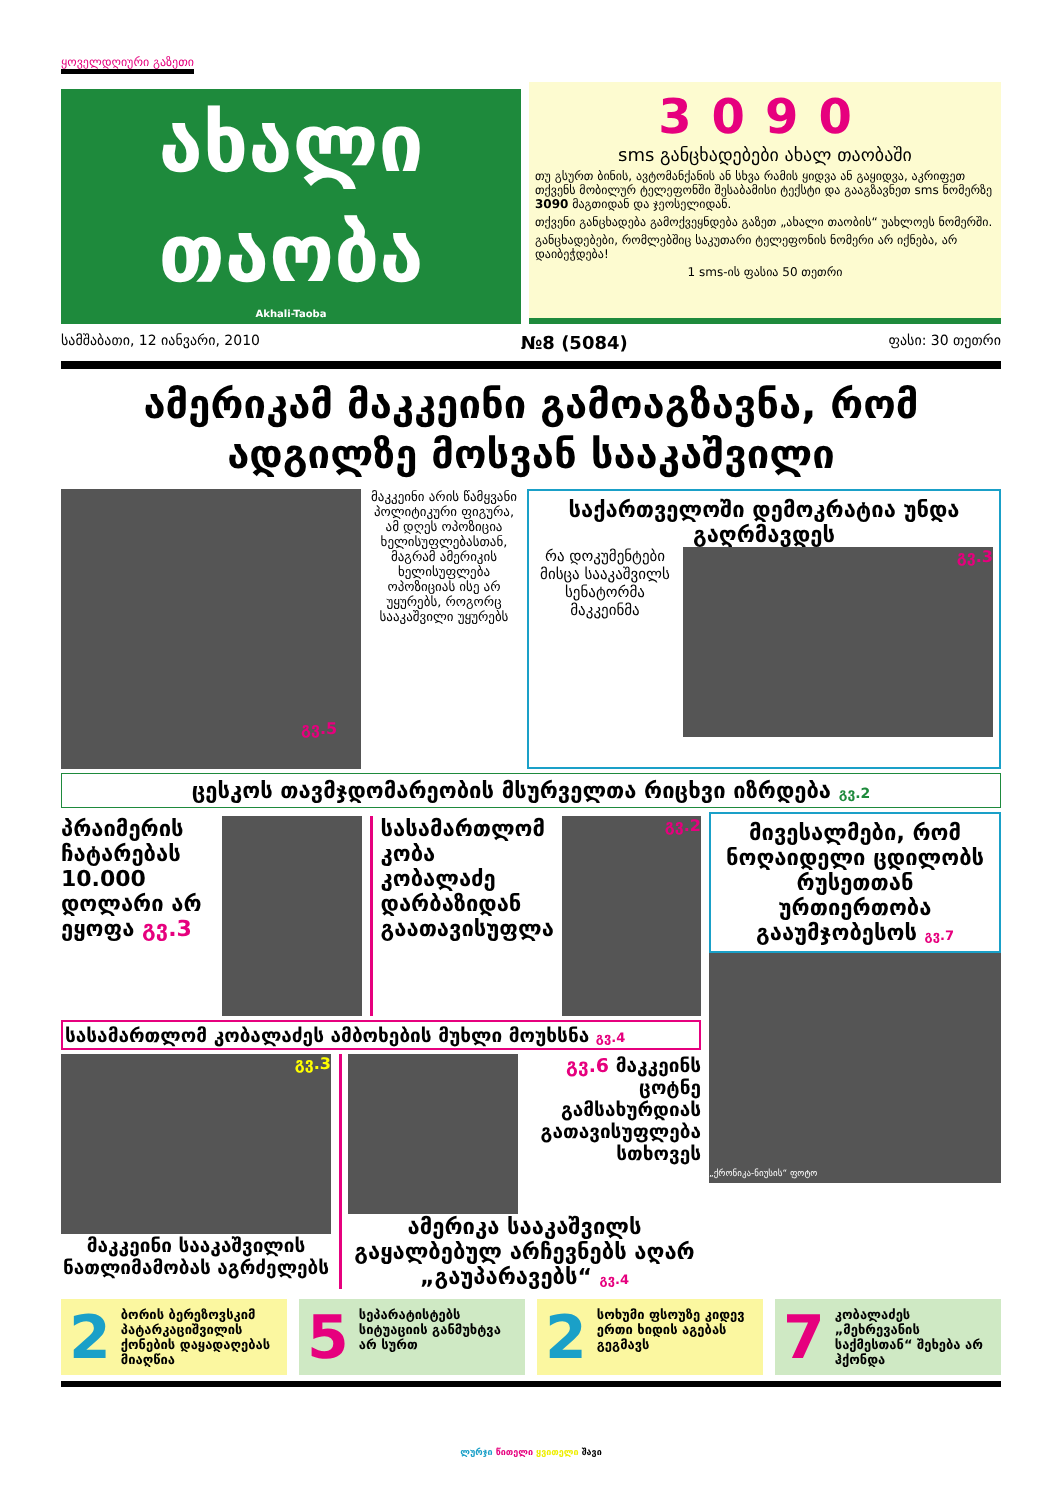ყოველდღიური გაზეთი
ახალი
თაობა
Akhali-Taoba
3090
sms განცხადებები ახალ თაობაში
თუ გსურთ ბინის, ავტომანქანის ან სხვა რამის ყიდვა ან გაყიდვა, აკრიფეთ თქვენს მობილურ ტელეფონში შესაბამისი ტექსტი და გააგზავნეთ sms ნომერზე 3090 მაგთიდან და ჯეოსელიდან.
თქვენი განცხადება გამოქვეყნდება გაზეთ „ახალი თაობის“ უახლოეს ნომერში.
განცხადებები, რომლებშიც საკუთარი ტელეფონის ნომერი არ იქნება, არ დაიბეჭდება!
1 sms-ის ფასია 50 თეთრი
სამშაბათი, 12 იანვარი, 2010 №8 (5084) ფასი: 30 თეთრი
ამერიკამ მაკკეინი გამოაგზავნა, რომ ადგილზე მოსვან სააკაშვილი
გვ.5
მაკკეინი არის წამყვანი პოლიტიკური ფიგურა, ამ დღეს ოპოზიცია ხელისუფლებასთან, მაგრამ ამერიკის ხელისუფლება ოპოზიციას ისე არ უყურებს, როგორც სააკაშვილი უყურებს
საქართველოში დემოკრატია უნდა გაღრმავდეს
რა დოკუმენტები მისცა სააკაშვილს სენატორმა მაკკეინმა
გვ.3
ცესკოს თავმჯდომარეობის მსურველთა რიცხვი იზრდება გვ.2
პრაიმერის ჩატარებას 10.000 დოლარი არ ეყოფა გვ.3
სასამართლომ კობა კობალაძე დარბაზიდან გაათავისუფლა
გვ.2
სასამართლომ კობალაძეს ამბოხების მუხლი მოუხსნა გვ.4
გვ.3
მაკკეინი სააკაშვილის ნათლიმამობას აგრძელებს
გვ.6 მაკკეინს ცოტნე გამსახურდიას გათავისუფლება სთხოვეს
ამერიკა სააკაშვილს გაყალბებულ არჩევნებს აღარ „გაუპარავებს“ გვ.4
მივესალმები, რომ ნოღაიდელი ცდილობს რუსეთთან ურთიერთობა გააუმჯობესოს გვ.7
„ქრონიკა-ნიუსის“ ფოტო
2 ბორის ბერეზოვსკიმ პატარკაციშვილის ქონების დაყადაღებას მიაღწია
5 სეპარატისტებს სიტუაციის განმუხტვა არ სურთ
2 სოხუმი ფსოუზე კიდევ ერთი ხიდის აგებას გეგმავს
7 კობალაძეს „მეხრევანის საქმესთან“ შეხება არ ჰქონდა
ლურჯი წითელი ყვითელი შავი